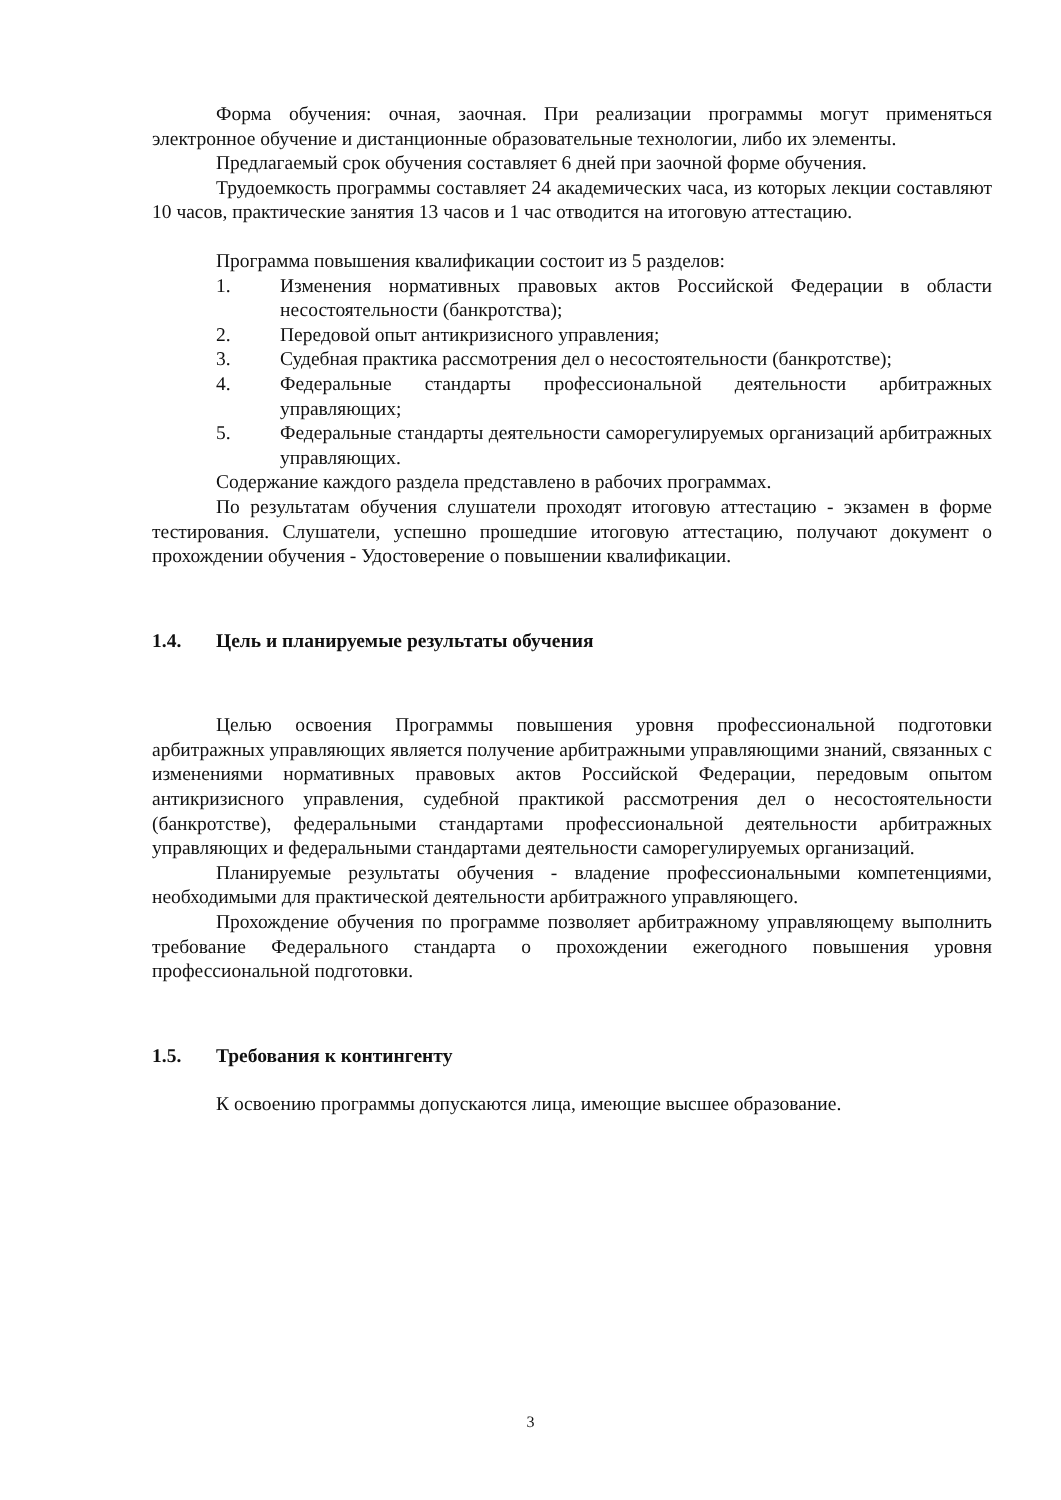Форма обучения: очная, заочная. При реализации программы могут применяться электронное обучение и дистанционные образовательные технологии, либо их элементы.
Предлагаемый срок обучения составляет 6 дней при заочной форме обучения.
Трудоемкость программы составляет 24 академических часа, из которых лекции составляют 10 часов, практические занятия 13 часов и 1 час отводится на итоговую аттестацию.
Программа повышения квалификации состоит из 5 разделов:
1. Изменения нормативных правовых актов Российской Федерации в области несостоятельности (банкротства);
2. Передовой опыт антикризисного управления;
3. Судебная практика рассмотрения дел о несостоятельности (банкротстве);
4. Федеральные стандарты профессиональной деятельности арбитражных управляющих;
5. Федеральные стандарты деятельности саморегулируемых организаций арбитражных управляющих.
Содержание каждого раздела представлено в рабочих программах.
По результатам обучения слушатели проходят итоговую аттестацию - экзамен в форме тестирования. Слушатели, успешно прошедшие итоговую аттестацию, получают документ о прохождении обучения - Удостоверение о повышении квалификации.
1.4. Цель и планируемые результаты обучения
Целью освоения Программы повышения уровня профессиональной подготовки арбитражных управляющих является получение арбитражными управляющими знаний, связанных с изменениями нормативных правовых актов Российской Федерации, передовым опытом антикризисного управления, судебной практикой рассмотрения дел о несостоятельности (банкротстве), федеральными стандартами профессиональной деятельности арбитражных управляющих и федеральными стандартами деятельности саморегулируемых организаций.
Планируемые результаты обучения - владение профессиональными компетенциями, необходимыми для практической деятельности арбитражного управляющего.
Прохождение обучения по программе позволяет арбитражному управляющему выполнить требование Федерального стандарта о прохождении ежегодного повышения уровня профессиональной подготовки.
1.5. Требования к контингенту
К освоению программы допускаются лица, имеющие высшее образование.
3